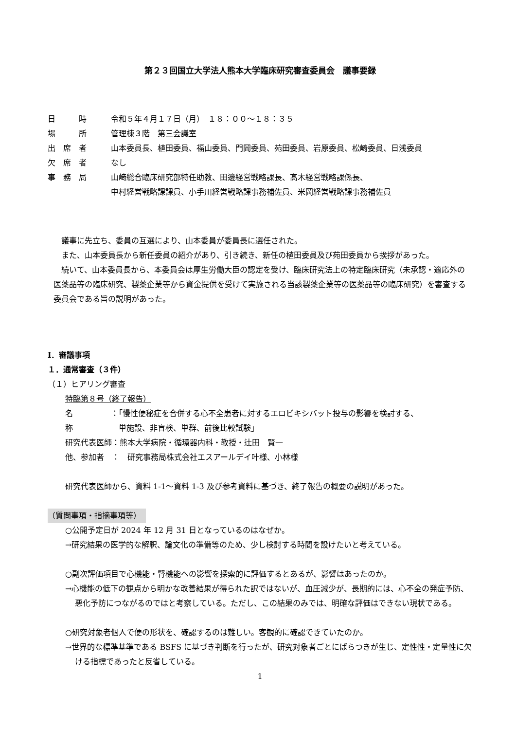第２３回国立大学法人熊本大学臨床研究審査委員会　議事要録
日　　　時 令和５年４月１７日（月）　１８：００～１８：３５
場　　　所 管理棟３階　第三会議室
出　席　者 山本委員長、植田委員、福山委員、門岡委員、苑田委員、岩原委員、松崎委員、日浅委員
欠　席　者 なし
事　務　局 山﨑総合臨床研究部特任助教、田邊経営戦略課長、髙木経営戦略課係長、
中村経営戦略課課員、小手川経営戦略課事務補佐員、米岡経営戦略課事務補佐員
議事に先立ち、委員の互選により、山本委員が委員長に選任された。
また、山本委員長から新任委員の紹介があり、引き続き、新任の植田委員及び苑田委員から挨拶があった。
続いて、山本委員長から、本委員会は厚生労働大臣の認定を受け、臨床研究法上の特定臨床研究（未承認・適応外の医薬品等の臨床研究、製薬企業等から資金提供を受けて実施される当該製薬企業等の医薬品等の臨床研究）を審査する委員会である旨の説明があった。
Ⅰ．審議事項
１．通常審査（３件）
（１）ヒアリング審査
特臨第８号（終了報告）
名　　　　称
：「慢性便秘症を合併する心不全患者に対するエロビキシバット投与の影響を検討する、
　単施設、非盲検、単群、前後比較試験」
研究代表医師：熊本大学病院・循環器内科・教授・辻田　賢一
他、参加者　：　研究事務局株式会社エスアールデイ叶様、小林様
研究代表医師から、資料 1-1～資料 1-3 及び参考資料に基づき、終了報告の概要の説明があった。
（質問事項・指摘事項等）
○公開予定日が 2024 年 12 月 31 日となっているのはなぜか。
→研究結果の医学的な解釈、論文化の準備等のため、少し検討する時間を設けたいと考えている。
○副次評価項目で心機能・腎機能への影響を探索的に評価するとあるが、影響はあったのか。
→心機能の低下の観点から明かな改善結果が得られた訳ではないが、血圧減少が、長期的には、心不全の発症予防、悪化予防につながるのではと考察している。ただし、この結果のみでは、明確な評価はできない現状である。
○研究対象者個人で便の形状を、確認するのは難しい。客観的に確認できていたのか。
→世界的な標準基準である BSFS に基づき判断を行ったが、研究対象者ごとにばらつきが生じ、定性性・定量性に欠ける指標であったと反省している。
1